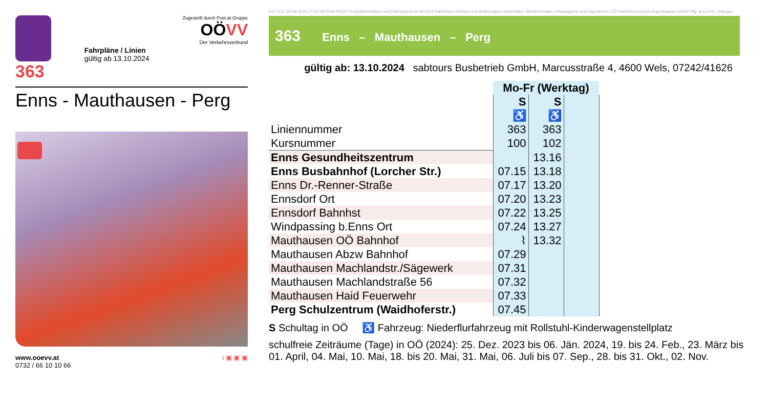363
Fahrpläne / Linien
gültig ab 13.10.2024
Zugestellt durch Post.at-Gruppe
OÖ VV
Der Verkehrsverbund
Enns - Mauthausen - Perg
www.ooevv.at
0732 / 66 10 10 66
i ▣ ▣ ▣
KG (3/1): 25.09.2024 17:01:48 DIVA-PROD Produktionsdatum und Datenstand 25.09.2024 Satzfehler, Irrtümer und Änderungen vorbehalten. Medieninhaber, Herausgeber und Eigentümer, OÖ Verkehrsverbund-Organisations GmbH Nfg. & Co KG, Volksgar
363 Enns – Mauthausen – Perg
gültig ab: 13.10.2024 sabtours Busbetrieb GmbH, Marcusstraße 4, 4600 Wels, 07242/41626
| | Mo-Fr (Werktag) | | |
| --- | --- | --- | --- |
| | S ♿ | S ♿ | |
| Liniennummer | 363 | 363 | |
| Kursnummer | 100 | 102 | |
| Enns Gesundheitszentrum | | 13.16 | |
| Enns Busbahnhof (Lorcher Str.) | 07.15 | 13.18 | |
| Enns Dr.-Renner-Straße | 07.17 | 13.20 | |
| Ennsdorf Ort | 07.20 | 13.23 | |
| Ennsdorf Bahnhst | 07.22 | 13.25 | |
| Windpassing b.Enns Ort | 07.24 | 13.27 | |
| Mauthausen OÖ Bahnhof | ⌇ | 13.32 | |
| Mauthausen Abzw Bahnhof | 07.29 | | |
| Mauthausen Machlandstr./Sägewerk | 07.31 | | |
| Mauthausen Machlandstraße 56 | 07.32 | | |
| Mauthausen Haid Feuerwehr | 07.33 | | |
| Perg Schulzentrum (Waidhoferstr.) | 07.45 | | |
S Schultag in OÖ ♿ Fahrzeug: Niederflurfahrzeug mit Rollstuhl-Kinderwagenstellplatz
schulfreie Zeiträume (Tage) in OÖ (2024): 25. Dez. 2023 bis 06. Jän. 2024, 19. bis 24. Feb., 23. März bis 01. April, 04. Mai, 10. Mai, 18. bis 20. Mai, 31. Mai, 06. Juli bis 07. Sep., 28. bis 31. Okt., 02. Nov.